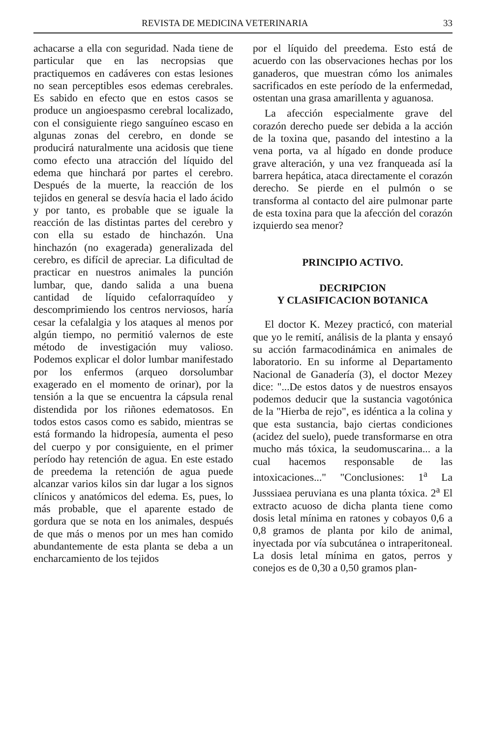REVISTA DE MEDICINA VETERINARIA 33
achacarse a ella con seguridad. Nada tiene de particular que en las necropsias que practiquemos en cadáveres con estas lesiones no sean perceptibles esos edemas cerebrales. Es sabido en efecto que en estos casos se produce un angioespasmo cerebral localizado, con el consiguiente riego sanguíneo escaso en algunas zonas del cerebro, en donde se producirá naturalmente una acidosis que tiene como efecto una atracción del líquido del edema que hinchará por partes el cerebro. Después de la muerte, la reacción de los tejidos en general se desvía hacia el lado ácido y por tanto, es probable que se iguale la reacción de las distintas partes del cerebro y con ella su estado de hinchazón. Una hinchazón (no exagerada) generalizada del cerebro, es difícil de apreciar. La dificultad de practicar en nuestros animales la punción lumbar, que, dando salida a una buena cantidad de líquido cefalorraquídeo y descomprimiendo los centros nerviosos, haría cesar la cefalalgia y los ataques al menos por algún tiempo, no permitió valernos de este método de investigación muy valioso. Podemos explicar el dolor lumbar manifestado por los enfermos (arqueo dorsolumbar exagerado en el momento de orinar), por la tensión a la que se encuentra la cápsula renal distendida por los riñones edematosos. En todos estos casos como es sabido, mientras se está formando la hidropesía, aumenta el peso del cuerpo y por consiguiente, en el primer período hay retención de agua. En este estado de preedema la retención de agua puede alcanzar varios kilos sin dar lugar a los signos clínicos y anatómicos del edema. Es, pues, lo más probable, que el aparente estado de gordura que se nota en los animales, después de que más o menos por un mes han comido abundantemente de esta planta se deba a un encharcamiento de los tejidos
por el líquido del preedema. Esto está de acuerdo con las observaciones hechas por los ganaderos, que muestran cómo los animales sacrificados en este período de la enfermedad, ostentan una grasa amarillenta y aguanosa.
La afección especialmente grave del corazón derecho puede ser debida a la acción de la toxina que, pasando del intestino a la vena porta, va al hígado en donde produce grave alteración, y una vez franqueada así la barrera hepática, ataca directamente el corazón derecho. Se pierde en el pulmón o se transforma al contacto del aire pulmonar parte de esta toxina para que la afección del corazón izquierdo sea menor?
PRINCIPIO ACTIVO.
DECRIPCION
Y CLASIFICACION BOTANICA
El doctor K. Mezey practicó, con material que yo le remití, análisis de la planta y ensayó su acción farmacodinámica en animales de laboratorio. En su informe al Departamento Nacional de Ganadería (3), el doctor Mezey dice: "...De estos datos y de nuestros ensayos podemos deducir que la sustancia vagotónica de la "Hierba de rejo", es idéntica a la colina y que esta sustancia, bajo ciertas condiciones (acidez del suelo), puede transformarse en otra mucho más tóxica, la seudomuscarina... a la cual hacemos responsable de las intoxicaciones..." "Conclusiones: 1<sup>a</sup> La Jusssiaea peruviana es una planta tóxica. 2<sup>a</sup> El extracto acuoso de dicha planta tiene como dosis letal mínima en ratones y cobayos 0,6 a 0,8 gramos de planta por kilo de animal, inyectada por vía subcutánea o intraperitoneal. La dosis letal mínima en gatos, perros y conejos es de 0,30 a 0,50 gramos plan-